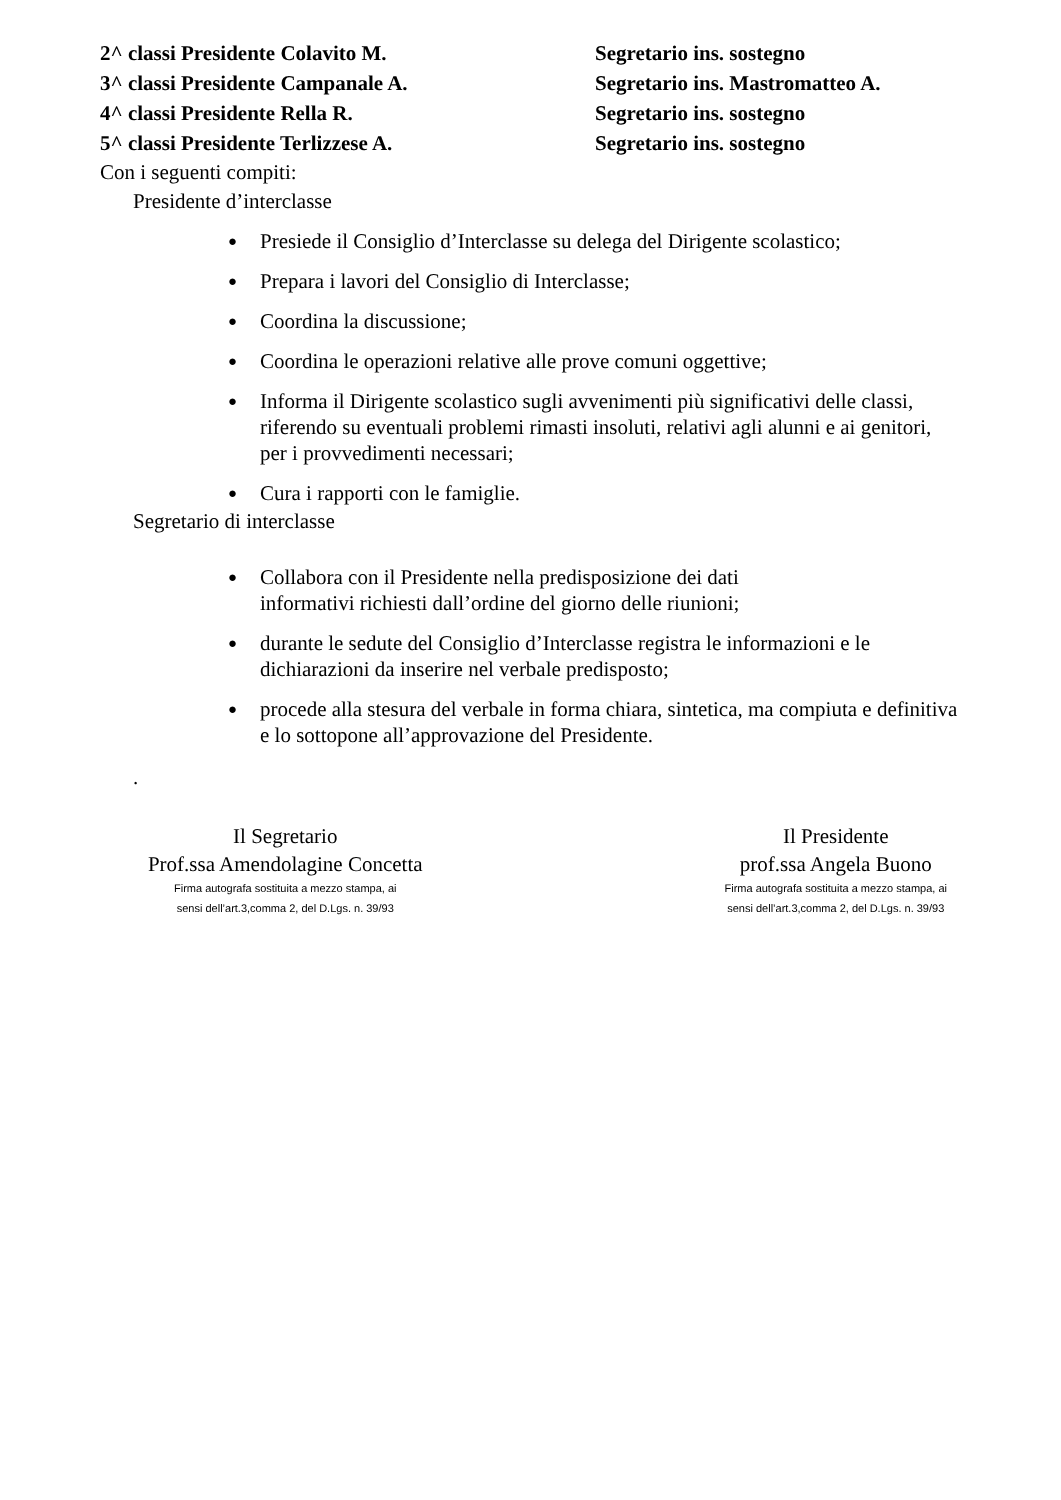2^ classi Presidente Colavito M. Segretario ins. sostegno
3^ classi Presidente Campanale A. Segretario ins. Mastromatteo A.
4^ classi Presidente Rella R. Segretario ins. sostegno
5^ classi Presidente Terlizzese A. Segretario ins. sostegno
Con i seguenti compiti:
Presidente d’interclasse
● Presiede il Consiglio d’Interclasse su delega del Dirigente scolastico;
● Prepara i lavori del Consiglio di Interclasse;
● Coordina la discussione;
● Coordina le operazioni relative alle prove comuni oggettive;
● Informa il Dirigente scolastico sugli avvenimenti più significativi delle classi, riferendo su eventuali problemi rimasti insoluti, relativi agli alunni e ai genitori, per i provvedimenti necessari;
● Cura i rapporti con le famiglie.
Segretario di interclasse
● Collabora con il Presidente nella predisposizione dei dati
informativi richiesti dall’ordine del giorno delle riunioni;
● durante le sedute del Consiglio d’Interclasse registra le informazioni e le dichiarazioni da inserire nel verbale predisposto;
● procede alla stesura del verbale in forma chiara, sintetica, ma compiuta e definitiva e lo sottopone all’approvazione del Presidente.
.
Il Segretario
Prof.ssa Amendolagine Concetta
Firma autografa sostituita a mezzo stampa, ai
sensi dell’art.3,comma 2, del D.Lgs. n. 39/93
Il Presidente
prof.ssa Angela Buono
Firma autografa sostituita a mezzo stampa, ai
sensi dell’art.3,comma 2, del D.Lgs. n. 39/93